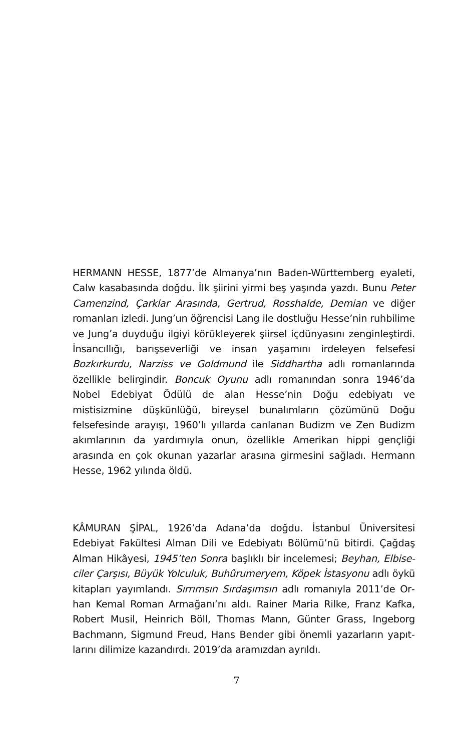HERMANN HESSE, 1877’de Almanya’nın Baden-Württemberg eya­leti, Calw kasabasında doğdu. İlk şiirini yirmi beş yaşında yazdı. Bunu Peter Camenzind, Çarklar Arasında, Gertrud, Rosshalde, Demian ve diğer romanları izledi. Jung’un öğrencisi Lang ile dostluğu Hesse’nin ruhbili­me ve Jung’a duyduğu ilgiyi körükleyerek şiirsel içdünyasını zenginleş­tirdi. İnsancıllığı, barışseverliği ve insan yaşamını irdeleyen felsefesi Bozkırkurdu, Narziss ve Goldmund ile Siddhartha adlı romanlarında özel­likle belirgindir. Boncuk Oyunu adlı romanından sonra 1946’da Nobel Edebiyat Ödülü de alan Hesse’nin Doğu edebiyatı ve mistisizmine düş­künlüğü, bireysel bunalımların çözümünü Doğu felsefesinde arayışı, 1960’lı yıllarda canlanan Budizm ve Zen Budizm akımlarının da yardı­mıyla onun, özellikle Amerikan hippi gençliği arasında en çok okunan yazarlar arasına girmesini sağladı. Hermann Hesse, 1962 yılında öldü.
KÂMURAN ŞİPAL, 1926’da Adana’da doğdu. İstanbul Üniversitesi Edebiyat Fakültesi Alman Dili ve Edebiyatı Bölümü’nü bitirdi. Çağdaş Alman Hikâyesi, 1945’ten Sonra başlıklı bir incelemesi; Beyhan, Elbise­ciler Çarşısı, Büyük Yolculuk, Buhûrumeryem, Köpek İstasyonu adlı öykü kitapları yayımlandı. Sırrımsın Sırdaşımsın adlı romanıyla 2011’de Or­han Kemal Roman Armağanı’nı aldı. Rainer Maria Rilke, Franz Kafka, Robert Musil, Heinrich Böll, Thomas Mann, Günter Grass, Ingeborg Bachmann, Sigmund Freud, Hans Bender gibi önemli yazarların yapıt­larını dilimize kazandırdı. 2019’da aramızdan ayrıldı.
7